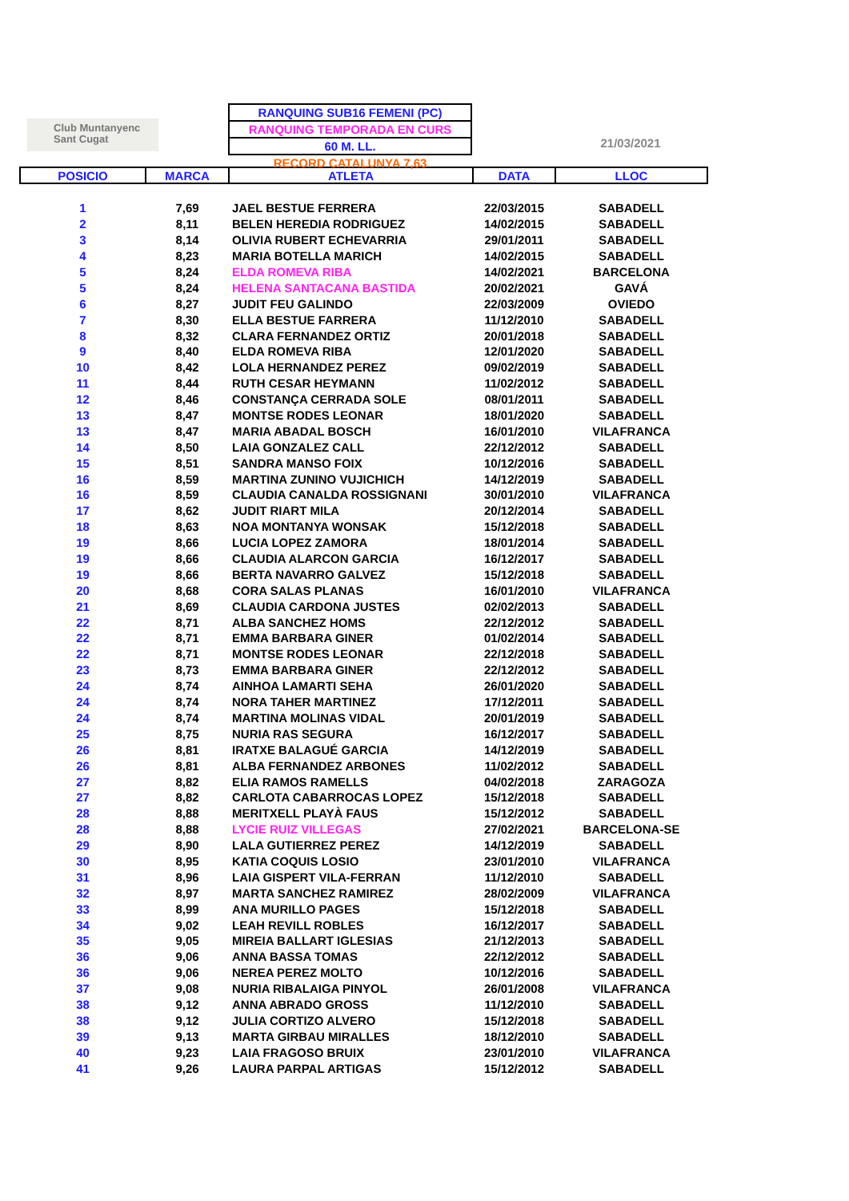Club Muntanyenc
Sant Cugat
RANQUING SUB16 FEMENI (PC)
RANQUING TEMPORADA EN CURS
60 M. LL.
RECORD CATALUNYA 7,63
21/03/2021
| POSICIO | MARCA | ATLETA | DATA | LLOC |
| --- | --- | --- | --- | --- |
| 1 | 7,69 | JAEL BESTUE FERRERA | 22/03/2015 | SABADELL |
| 2 | 8,11 | BELEN HEREDIA RODRIGUEZ | 14/02/2015 | SABADELL |
| 3 | 8,14 | OLIVIA RUBERT ECHEVARRIA | 29/01/2011 | SABADELL |
| 4 | 8,23 | MARIA BOTELLA MARICH | 14/02/2015 | SABADELL |
| 5 | 8,24 | ELDA ROMEVA RIBA | 14/02/2021 | BARCELONA |
| 5 | 8,24 | HELENA SANTACANA BASTIDA | 20/02/2021 | GAVÁ |
| 6 | 8,27 | JUDIT FEU GALINDO | 22/03/2009 | OVIEDO |
| 7 | 8,30 | ELLA BESTUE FARRERA | 11/12/2010 | SABADELL |
| 8 | 8,32 | CLARA FERNANDEZ ORTIZ | 20/01/2018 | SABADELL |
| 9 | 8,40 | ELDA ROMEVA RIBA | 12/01/2020 | SABADELL |
| 10 | 8,42 | LOLA HERNANDEZ PEREZ | 09/02/2019 | SABADELL |
| 11 | 8,44 | RUTH CESAR HEYMANN | 11/02/2012 | SABADELL |
| 12 | 8,46 | CONSTANÇA CERRADA SOLE | 08/01/2011 | SABADELL |
| 13 | 8,47 | MONTSE RODES LEONAR | 18/01/2020 | SABADELL |
| 13 | 8,47 | MARIA ABADAL BOSCH | 16/01/2010 | VILAFRANCA |
| 14 | 8,50 | LAIA GONZALEZ CALL | 22/12/2012 | SABADELL |
| 15 | 8,51 | SANDRA MANSO FOIX | 10/12/2016 | SABADELL |
| 16 | 8,59 | MARTINA ZUNINO VUJICHICH | 14/12/2019 | SABADELL |
| 16 | 8,59 | CLAUDIA CANALDA ROSSIGNANI | 30/01/2010 | VILAFRANCA |
| 17 | 8,62 | JUDIT RIART MILA | 20/12/2014 | SABADELL |
| 18 | 8,63 | NOA MONTANYA WONSAK | 15/12/2018 | SABADELL |
| 19 | 8,66 | LUCIA LOPEZ ZAMORA | 18/01/2014 | SABADELL |
| 19 | 8,66 | CLAUDIA ALARCON GARCIA | 16/12/2017 | SABADELL |
| 19 | 8,66 | BERTA NAVARRO GALVEZ | 15/12/2018 | SABADELL |
| 20 | 8,68 | CORA SALAS PLANAS | 16/01/2010 | VILAFRANCA |
| 21 | 8,69 | CLAUDIA CARDONA JUSTES | 02/02/2013 | SABADELL |
| 22 | 8,71 | ALBA SANCHEZ HOMS | 22/12/2012 | SABADELL |
| 22 | 8,71 | EMMA BARBARA GINER | 01/02/2014 | SABADELL |
| 22 | 8,71 | MONTSE RODES LEONAR | 22/12/2018 | SABADELL |
| 23 | 8,73 | EMMA BARBARA GINER | 22/12/2012 | SABADELL |
| 24 | 8,74 | AINHOA LAMARTI SEHA | 26/01/2020 | SABADELL |
| 24 | 8,74 | NORA TAHER MARTINEZ | 17/12/2011 | SABADELL |
| 24 | 8,74 | MARTINA MOLINAS VIDAL | 20/01/2019 | SABADELL |
| 25 | 8,75 | NURIA RAS SEGURA | 16/12/2017 | SABADELL |
| 26 | 8,81 | IRATXE BALAGUÉ GARCIA | 14/12/2019 | SABADELL |
| 26 | 8,81 | ALBA FERNANDEZ ARBONES | 11/02/2012 | SABADELL |
| 27 | 8,82 | ELIA RAMOS RAMELLS | 04/02/2018 | ZARAGOZA |
| 27 | 8,82 | CARLOTA CABARROCAS LOPEZ | 15/12/2018 | SABADELL |
| 28 | 8,88 | MERITXELL PLAYÀ FAUS | 15/12/2012 | SABADELL |
| 28 | 8,88 | LYCIE RUIZ VILLEGAS | 27/02/2021 | BARCELONA-SE |
| 29 | 8,90 | LALA GUTIERREZ PEREZ | 14/12/2019 | SABADELL |
| 30 | 8,95 | KATIA COQUIS LOSIO | 23/01/2010 | VILAFRANCA |
| 31 | 8,96 | LAIA GISPERT VILA-FERRAN | 11/12/2010 | SABADELL |
| 32 | 8,97 | MARTA SANCHEZ RAMIREZ | 28/02/2009 | VILAFRANCA |
| 33 | 8,99 | ANA MURILLO PAGES | 15/12/2018 | SABADELL |
| 34 | 9,02 | LEAH REVILL ROBLES | 16/12/2017 | SABADELL |
| 35 | 9,05 | MIREIA BALLART IGLESIAS | 21/12/2013 | SABADELL |
| 36 | 9,06 | ANNA BASSA TOMAS | 22/12/2012 | SABADELL |
| 36 | 9,06 | NEREA PEREZ MOLTO | 10/12/2016 | SABADELL |
| 37 | 9,08 | NURIA RIBALAIGA PINYOL | 26/01/2008 | VILAFRANCA |
| 38 | 9,12 | ANNA ABRADO GROSS | 11/12/2010 | SABADELL |
| 38 | 9,12 | JULIA CORTIZO ALVERO | 15/12/2018 | SABADELL |
| 39 | 9,13 | MARTA GIRBAU MIRALLES | 18/12/2010 | SABADELL |
| 40 | 9,23 | LAIA FRAGOSO BRUIX | 23/01/2010 | VILAFRANCA |
| 41 | 9,26 | LAURA PARPAL ARTIGAS | 15/12/2012 | SABADELL |